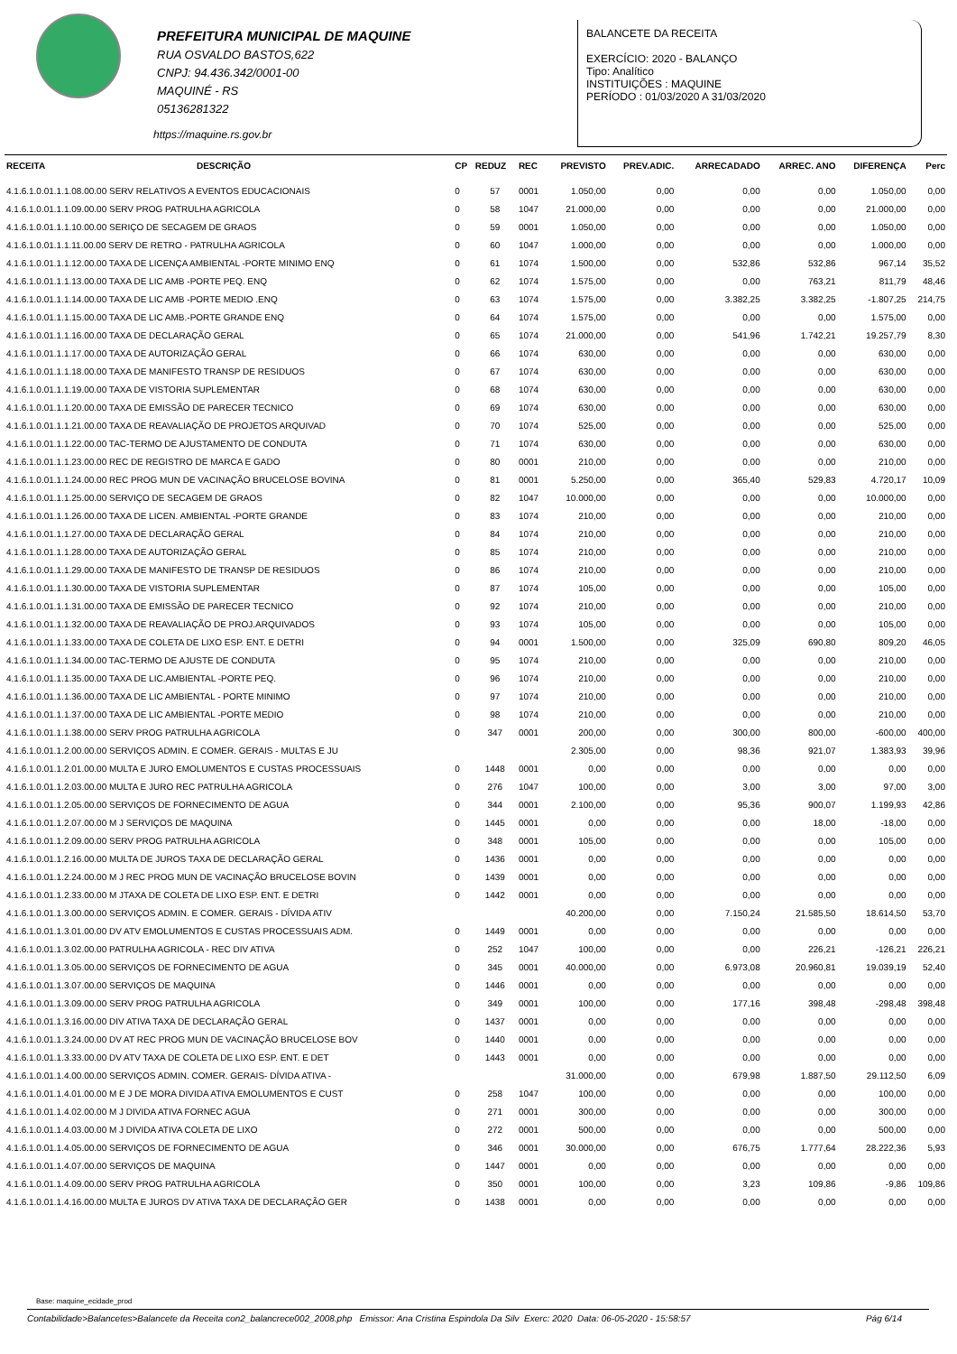PREFEITURA MUNICIPAL DE MAQUINE
RUA OSVALDO BASTOS,622
CNPJ: 94.436.342/0001-00
MAQUINÉ - RS
05136281322
BALANCETE DA RECEITA
EXERCÍCIO: 2020 - BALANÇO
Tipo: Analítico
INSTITUIÇÕES : MAQUINE
PERÍODO : 01/03/2020 A 31/03/2020
https://maquine.rs.gov.br
| RECEITA | DESCRIÇÃO | CP | REDUZ | REC | PREVISTO | PREV.ADIC. | ARRECADADO | ARREC. ANO | DIFERENÇA | Perc |
| --- | --- | --- | --- | --- | --- | --- | --- | --- | --- | --- |
| 4.1.6.1.0.01.1.1.08.00.00 SERV RELATIVOS A EVENTOS EDUCACIONAIS | | 0 | 57 | 0001 | 1.050,00 | 0,00 | 0,00 | 0,00 | 1.050,00 | 0,00 |
| 4.1.6.1.0.01.1.1.09.00.00 SERV PROG PATRULHA AGRICOLA | | 0 | 58 | 1047 | 21.000,00 | 0,00 | 0,00 | 0,00 | 21.000,00 | 0,00 |
| 4.1.6.1.0.01.1.1.10.00.00 SERIÇO DE SECAGEM DE GRAOS | | 0 | 59 | 0001 | 1.050,00 | 0,00 | 0,00 | 0,00 | 1.050,00 | 0,00 |
| 4.1.6.1.0.01.1.1.11.00.00 SERV DE RETRO - PATRULHA AGRICOLA | | 0 | 60 | 1047 | 1.000,00 | 0,00 | 0,00 | 0,00 | 1.000,00 | 0,00 |
| 4.1.6.1.0.01.1.1.12.00.00 TAXA DE LICENÇA AMBIENTAL -PORTE MINIMO ENQ | | 0 | 61 | 1074 | 1.500,00 | 0,00 | 532,86 | 532,86 | 967,14 | 35,52 |
| 4.1.6.1.0.01.1.1.13.00.00 TAXA DE LIC AMB -PORTE PEQ. ENQ | | 0 | 62 | 1074 | 1.575,00 | 0,00 | 0,00 | 763,21 | 811,79 | 48,46 |
| 4.1.6.1.0.01.1.1.14.00.00 TAXA DE LIC AMB -PORTE MEDIO .ENQ | | 0 | 63 | 1074 | 1.575,00 | 0,00 | 3.382,25 | 3.382,25 | -1.807,25 | 214,75 |
| 4.1.6.1.0.01.1.1.15.00.00 TAXA DE LIC AMB.-PORTE GRANDE ENQ | | 0 | 64 | 1074 | 1.575,00 | 0,00 | 0,00 | 0,00 | 1.575,00 | 0,00 |
| 4.1.6.1.0.01.1.1.16.00.00 TAXA DE DECLARAÇÃO GERAL | | 0 | 65 | 1074 | 21.000,00 | 0,00 | 541,96 | 1.742,21 | 19.257,79 | 8,30 |
| 4.1.6.1.0.01.1.1.17.00.00 TAXA DE AUTORIZAÇÃO GERAL | | 0 | 66 | 1074 | 630,00 | 0,00 | 0,00 | 0,00 | 630,00 | 0,00 |
| 4.1.6.1.0.01.1.1.18.00.00 TAXA DE MANIFESTO TRANSP DE RESIDUOS | | 0 | 67 | 1074 | 630,00 | 0,00 | 0,00 | 0,00 | 630,00 | 0,00 |
| 4.1.6.1.0.01.1.1.19.00.00 TAXA DE VISTORIA SUPLEMENTAR | | 0 | 68 | 1074 | 630,00 | 0,00 | 0,00 | 0,00 | 630,00 | 0,00 |
| 4.1.6.1.0.01.1.1.20.00.00 TAXA DE EMISSÃO DE PARECER TECNICO | | 0 | 69 | 1074 | 630,00 | 0,00 | 0,00 | 0,00 | 630,00 | 0,00 |
| 4.1.6.1.0.01.1.1.21.00.00 TAXA DE REAVALIAÇÃO DE PROJETOS ARQUIVAD | | 0 | 70 | 1074 | 525,00 | 0,00 | 0,00 | 0,00 | 525,00 | 0,00 |
| 4.1.6.1.0.01.1.1.22.00.00 TAC-TERMO DE AJUSTAMENTO DE CONDUTA | | 0 | 71 | 1074 | 630,00 | 0,00 | 0,00 | 0,00 | 630,00 | 0,00 |
| 4.1.6.1.0.01.1.1.23.00.00 REC DE REGISTRO DE MARCA E GADO | | 0 | 80 | 0001 | 210,00 | 0,00 | 0,00 | 0,00 | 210,00 | 0,00 |
| 4.1.6.1.0.01.1.1.24.00.00 REC PROG MUN DE VACINAÇÃO BRUCELOSE BOVINA | | 0 | 81 | 0001 | 5.250,00 | 0,00 | 365,40 | 529,83 | 4.720,17 | 10,09 |
| 4.1.6.1.0.01.1.1.25.00.00 SERVIÇO DE SECAGEM DE GRAOS | | 0 | 82 | 1047 | 10.000,00 | 0,00 | 0,00 | 0,00 | 10.000,00 | 0,00 |
| 4.1.6.1.0.01.1.1.26.00.00 TAXA DE LICEN. AMBIENTAL -PORTE GRANDE | | 0 | 83 | 1074 | 210,00 | 0,00 | 0,00 | 0,00 | 210,00 | 0,00 |
| 4.1.6.1.0.01.1.1.27.00.00 TAXA DE DECLARAÇÃO GERAL | | 0 | 84 | 1074 | 210,00 | 0,00 | 0,00 | 0,00 | 210,00 | 0,00 |
| 4.1.6.1.0.01.1.1.28.00.00 TAXA DE AUTORIZAÇÃO GERAL | | 0 | 85 | 1074 | 210,00 | 0,00 | 0,00 | 0,00 | 210,00 | 0,00 |
| 4.1.6.1.0.01.1.1.29.00.00 TAXA DE MANIFESTO DE TRANSP DE RESIDUOS | | 0 | 86 | 1074 | 210,00 | 0,00 | 0,00 | 0,00 | 210,00 | 0,00 |
| 4.1.6.1.0.01.1.1.30.00.00 TAXA DE VISTORIA SUPLEMENTAR | | 0 | 87 | 1074 | 105,00 | 0,00 | 0,00 | 0,00 | 105,00 | 0,00 |
| 4.1.6.1.0.01.1.1.31.00.00 TAXA DE EMISSÃO DE PARECER TECNICO | | 0 | 92 | 1074 | 210,00 | 0,00 | 0,00 | 0,00 | 210,00 | 0,00 |
| 4.1.6.1.0.01.1.1.32.00.00 TAXA DE REAVALIAÇÃO DE PROJ.ARQUIVADOS | | 0 | 93 | 1074 | 105,00 | 0,00 | 0,00 | 0,00 | 105,00 | 0,00 |
| 4.1.6.1.0.01.1.1.33.00.00 TAXA DE COLETA DE LIXO ESP. ENT. E DETRI | | 0 | 94 | 0001 | 1.500,00 | 0,00 | 325,09 | 690,80 | 809,20 | 46,05 |
| 4.1.6.1.0.01.1.1.34.00.00 TAC-TERMO DE AJUSTE DE CONDUTA | | 0 | 95 | 1074 | 210,00 | 0,00 | 0,00 | 0,00 | 210,00 | 0,00 |
| 4.1.6.1.0.01.1.1.35.00.00 TAXA DE LIC.AMBIENTAL -PORTE PEQ. | | 0 | 96 | 1074 | 210,00 | 0,00 | 0,00 | 0,00 | 210,00 | 0,00 |
| 4.1.6.1.0.01.1.1.36.00.00 TAXA DE LIC AMBIENTAL - PORTE MINIMO | | 0 | 97 | 1074 | 210,00 | 0,00 | 0,00 | 0,00 | 210,00 | 0,00 |
| 4.1.6.1.0.01.1.1.37.00.00 TAXA DE LIC AMBIENTAL -PORTE MEDIO | | 0 | 98 | 1074 | 210,00 | 0,00 | 0,00 | 0,00 | 210,00 | 0,00 |
| 4.1.6.1.0.01.1.1.38.00.00 SERV PROG PATRULHA AGRICOLA | | 0 | 347 | 0001 | 200,00 | 0,00 | 300,00 | 800,00 | -600,00 | 400,00 |
| 4.1.6.1.0.01.1.2.00.00.00 SERVIÇOS ADMIN. E COMER. GERAIS - MULTAS E JU | | | | | 2.305,00 | 0,00 | 98,36 | 921,07 | 1.383,93 | 39,96 |
| 4.1.6.1.0.01.1.2.01.00.00 MULTA E JURO EMOLUMENTOS E CUSTAS PROCESSUAIS | | 0 | 1448 | 0001 | 0,00 | 0,00 | 0,00 | 0,00 | 0,00 | 0,00 |
| 4.1.6.1.0.01.1.2.03.00.00 MULTA E JURO REC PATRULHA AGRICOLA | | 0 | 276 | 1047 | 100,00 | 0,00 | 3,00 | 3,00 | 97,00 | 3,00 |
| 4.1.6.1.0.01.1.2.05.00.00 SERVIÇOS DE FORNECIMENTO DE AGUA | | 0 | 344 | 0001 | 2.100,00 | 0,00 | 95,36 | 900,07 | 1.199,93 | 42,86 |
| 4.1.6.1.0.01.1.2.07.00.00 M J SERVIÇOS DE MAQUINA | | 0 | 1445 | 0001 | 0,00 | 0,00 | 0,00 | 18,00 | -18,00 | 0,00 |
| 4.1.6.1.0.01.1.2.09.00.00 SERV PROG PATRULHA AGRICOLA | | 0 | 348 | 0001 | 105,00 | 0,00 | 0,00 | 0,00 | 105,00 | 0,00 |
| 4.1.6.1.0.01.1.2.16.00.00 MULTA DE JUROS TAXA DE DECLARAÇÃO GERAL | | 0 | 1436 | 0001 | 0,00 | 0,00 | 0,00 | 0,00 | 0,00 | 0,00 |
| 4.1.6.1.0.01.1.2.24.00.00 M J REC PROG MUN DE VACINAÇÃO BRUCELOSE BOVIN | | 0 | 1439 | 0001 | 0,00 | 0,00 | 0,00 | 0,00 | 0,00 | 0,00 |
| 4.1.6.1.0.01.1.2.33.00.00 M JTAXA DE COLETA DE LIXO ESP. ENT. E DETRI | | 0 | 1442 | 0001 | 0,00 | 0,00 | 0,00 | 0,00 | 0,00 | 0,00 |
| 4.1.6.1.0.01.1.3.00.00.00 SERVIÇOS ADMIN. E COMER. GERAIS - DÍVIDA ATIV | | | | | 40.200,00 | 0,00 | 7.150,24 | 21.585,50 | 18.614,50 | 53,70 |
| 4.1.6.1.0.01.1.3.01.00.00 DV ATV EMOLUMENTOS E CUSTAS PROCESSUAIS ADM. | | 0 | 1449 | 0001 | 0,00 | 0,00 | 0,00 | 0,00 | 0,00 | 0,00 |
| 4.1.6.1.0.01.1.3.02.00.00 PATRULHA AGRICOLA - REC DIV ATIVA | | 0 | 252 | 1047 | 100,00 | 0,00 | 0,00 | 226,21 | -126,21 | 226,21 |
| 4.1.6.1.0.01.1.3.05.00.00 SERVIÇOS DE FORNECIMENTO DE AGUA | | 0 | 345 | 0001 | 40.000,00 | 0,00 | 6.973,08 | 20.960,81 | 19.039,19 | 52,40 |
| 4.1.6.1.0.01.1.3.07.00.00 SERVIÇOS DE MAQUINA | | 0 | 1446 | 0001 | 0,00 | 0,00 | 0,00 | 0,00 | 0,00 | 0,00 |
| 4.1.6.1.0.01.1.3.09.00.00 SERV PROG PATRULHA AGRICOLA | | 0 | 349 | 0001 | 100,00 | 0,00 | 177,16 | 398,48 | -298,48 | 398,48 |
| 4.1.6.1.0.01.1.3.16.00.00 DIV ATIVA TAXA DE DECLARAÇÃO GERAL | | 0 | 1437 | 0001 | 0,00 | 0,00 | 0,00 | 0,00 | 0,00 | 0,00 |
| 4.1.6.1.0.01.1.3.24.00.00 DV AT REC PROG MUN DE VACINAÇÃO BRUCELOSE BOV | | 0 | 1440 | 0001 | 0,00 | 0,00 | 0,00 | 0,00 | 0,00 | 0,00 |
| 4.1.6.1.0.01.1.3.33.00.00 DV ATV TAXA DE COLETA DE LIXO ESP. ENT. E DET | | 0 | 1443 | 0001 | 0,00 | 0,00 | 0,00 | 0,00 | 0,00 | 0,00 |
| 4.1.6.1.0.01.1.4.00.00.00 SERVIÇOS ADMIN. COMER. GERAIS- DÍVIDA ATIVA - | | | | | 31.000,00 | 0,00 | 679,98 | 1.887,50 | 29.112,50 | 6,09 |
| 4.1.6.1.0.01.1.4.01.00.00 M E J DE MORA DIVIDA ATIVA EMOLUMENTOS E CUST | | 0 | 258 | 1047 | 100,00 | 0,00 | 0,00 | 0,00 | 100,00 | 0,00 |
| 4.1.6.1.0.01.1.4.02.00.00 M J DIVIDA ATIVA FORNEC AGUA | | 0 | 271 | 0001 | 300,00 | 0,00 | 0,00 | 0,00 | 300,00 | 0,00 |
| 4.1.6.1.0.01.1.4.03.00.00 M J DIVIDA ATIVA COLETA DE LIXO | | 0 | 272 | 0001 | 500,00 | 0,00 | 0,00 | 0,00 | 500,00 | 0,00 |
| 4.1.6.1.0.01.1.4.05.00.00 SERVIÇOS DE FORNECIMENTO DE AGUA | | 0 | 346 | 0001 | 30.000,00 | 0,00 | 676,75 | 1.777,64 | 28.222,36 | 5,93 |
| 4.1.6.1.0.01.1.4.07.00.00 SERVIÇOS DE MAQUINA | | 0 | 1447 | 0001 | 0,00 | 0,00 | 0,00 | 0,00 | 0,00 | 0,00 |
| 4.1.6.1.0.01.1.4.09.00.00 SERV PROG PATRULHA AGRICOLA | | 0 | 350 | 0001 | 100,00 | 0,00 | 3,23 | 109,86 | -9,86 | 109,86 |
| 4.1.6.1.0.01.1.4.16.00.00 MULTA E JUROS DV ATIVA TAXA DE DECLARAÇÃO GER | | 0 | 1438 | 0001 | 0,00 | 0,00 | 0,00 | 0,00 | 0,00 | 0,00 |
Base: maquine_ecidade_prod
Contabilidade>Balancetes>Balancete da Receita con2_balancrece002_2008.php Emissor: Ana Cristina Espindola Da Silv Exerc: 2020 Data: 06-05-2020 - 15:58:57 Pág 6/14